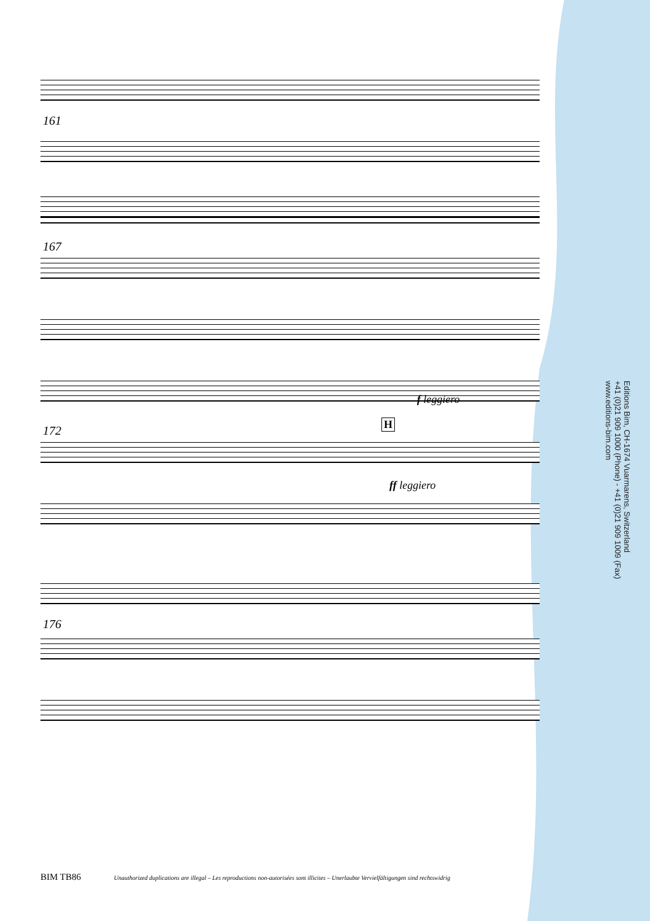161
167
f leggiero
H
172
ff leggiero
176
Editions Bim, CH-1674 Vuarmarens, Switzerland
+41 (0)21 909 1000 (Phone) - +41 (0)21 909 1009 (Fax)
www.editions-bim.com
BIM TB86 Unauthorized duplications are illegal – Les reproductions non-autorisées sont illicites – Unerlaubte Vervielfältigungen sind rechtswidrig